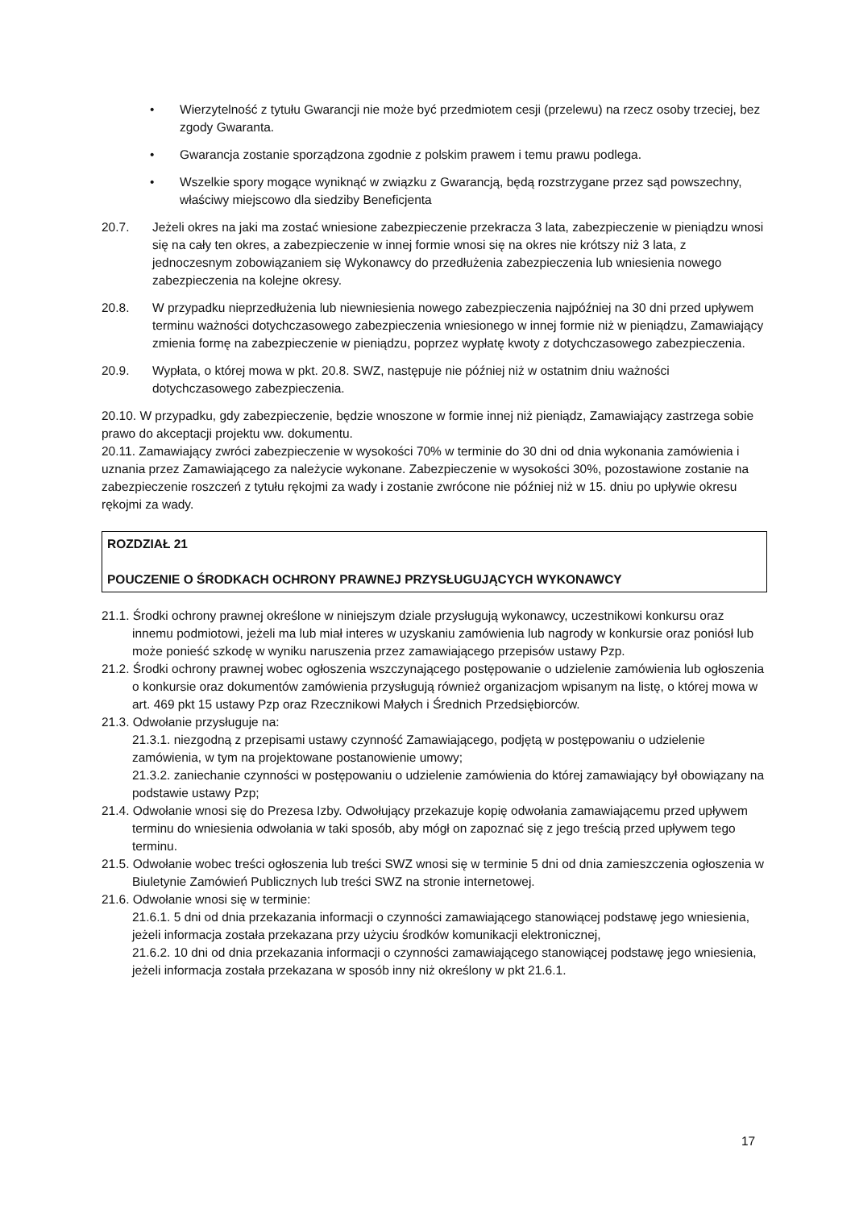• Wierzytelność z tytułu Gwarancji nie może być przedmiotem cesji (przelewu) na rzecz osoby trzeciej, bez zgody Gwaranta.
• Gwarancja zostanie sporządzona zgodnie z polskim prawem i temu prawu podlega.
• Wszelkie spory mogące wyniknąć w związku z Gwarancją, będą rozstrzygane przez sąd powszechny, właściwy miejscowo dla siedziby Beneficjenta
20.7. Jeżeli okres na jaki ma zostać wniesione zabezpieczenie przekracza 3 lata, zabezpieczenie w pieniądzu wnosi się na cały ten okres, a zabezpieczenie w innej formie wnosi się na okres nie krótszy niż 3 lata, z jednoczesnym zobowiązaniem się Wykonawcy do przedłużenia zabezpieczenia lub wniesienia nowego zabezpieczenia na kolejne okresy.
20.8. W przypadku nieprzedłużenia lub niewniesienia nowego zabezpieczenia najpóźniej na 30 dni przed upływem terminu ważności dotychczasowego zabezpieczenia wniesionego w innej formie niż w pieniądzu, Zamawiający zmienia formę na zabezpieczenie w pieniądzu, poprzez wypłatę kwoty z dotychczasowego zabezpieczenia.
20.9. Wypłata, o której mowa w pkt. 20.8. SWZ, następuje nie później niż w ostatnim dniu ważności dotychczasowego zabezpieczenia.
20.10. W przypadku, gdy zabezpieczenie, będzie wnoszone w formie innej niż pieniądz, Zamawiający zastrzega sobie prawo do akceptacji projektu ww. dokumentu.
20.11. Zamawiający zwróci zabezpieczenie w wysokości 70% w terminie do 30 dni od dnia wykonania zamówienia i uznania przez Zamawiającego za należycie wykonane. Zabezpieczenie w wysokości 30%, pozostawione zostanie na zabezpieczenie roszczeń z tytułu rękojmi za wady i zostanie zwrócone nie później niż w 15. dniu po upływie okresu rękojmi za wady.
ROZDZIAŁ 21
POUCZENIE O ŚRODKACH OCHRONY PRAWNEJ PRZYSŁUGUJĄCYCH WYKONAWCY
21.1. Środki ochrony prawnej określone w niniejszym dziale przysługują wykonawcy, uczestnikowi konkursu oraz innemu podmiotowi, jeżeli ma lub miał interes w uzyskaniu zamówienia lub nagrody w konkursie oraz poniósł lub może ponieść szkodę w wyniku naruszenia przez zamawiającego przepisów ustawy Pzp.
21.2. Środki ochrony prawnej wobec ogłoszenia wszczynającego postępowanie o udzielenie zamówienia lub ogłoszenia o konkursie oraz dokumentów zamówienia przysługują również organizacjom wpisanym na listę, o której mowa w art. 469 pkt 15 ustawy Pzp oraz Rzecznikowi Małych i Średnich Przedsiębiorców.
21.3. Odwołanie przysługuje na:
21.3.1. niezgodną z przepisami ustawy czynność Zamawiającego, podjętą w postępowaniu o udzielenie zamówienia, w tym na projektowane postanowienie umowy;
21.3.2. zaniechanie czynności w postępowaniu o udzielenie zamówienia do której zamawiający był obowiązany na podstawie ustawy Pzp;
21.4. Odwołanie wnosi się do Prezesa Izby. Odwołujący przekazuje kopię odwołania zamawiającemu przed upływem terminu do wniesienia odwołania w taki sposób, aby mógł on zapoznać się z jego treścią przed upływem tego terminu.
21.5. Odwołanie wobec treści ogłoszenia lub treści SWZ wnosi się w terminie 5 dni od dnia zamieszczenia ogłoszenia w Biuletynie Zamówień Publicznych lub treści SWZ na stronie internetowej.
21.6. Odwołanie wnosi się w terminie:
21.6.1. 5 dni od dnia przekazania informacji o czynności zamawiającego stanowiącej podstawę jego wniesienia, jeżeli informacja została przekazana przy użyciu środków komunikacji elektronicznej,
21.6.2. 10 dni od dnia przekazania informacji o czynności zamawiającego stanowiącej podstawę jego wniesienia, jeżeli informacja została przekazana w sposób inny niż określony w pkt 21.6.1.
17